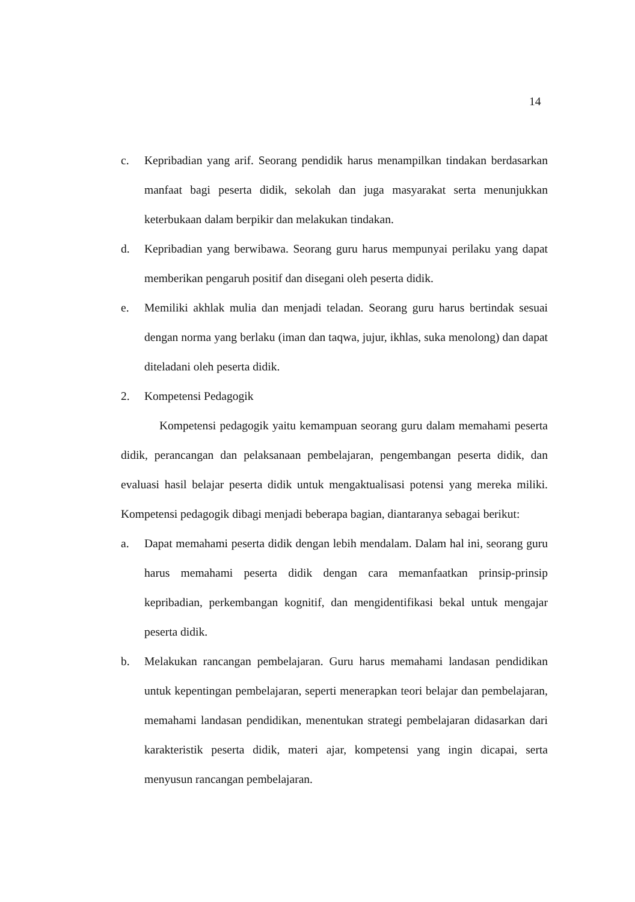14
c. Kepribadian yang arif. Seorang pendidik harus menampilkan tindakan berdasarkan manfaat bagi peserta didik, sekolah dan juga masyarakat serta menunjukkan keterbukaan dalam berpikir dan melakukan tindakan.
d. Kepribadian yang berwibawa. Seorang guru harus mempunyai perilaku yang dapat memberikan pengaruh positif dan disegani oleh peserta didik.
e. Memiliki akhlak mulia dan menjadi teladan. Seorang guru harus bertindak sesuai dengan norma yang berlaku (iman dan taqwa, jujur, ikhlas, suka menolong) dan dapat diteladani oleh peserta didik.
2. Kompetensi Pedagogik
Kompetensi pedagogik yaitu kemampuan seorang guru dalam memahami peserta didik, perancangan dan pelaksanaan pembelajaran, pengembangan peserta didik, dan evaluasi hasil belajar peserta didik untuk mengaktualisasi potensi yang mereka miliki. Kompetensi pedagogik dibagi menjadi beberapa bagian, diantaranya sebagai berikut:
a. Dapat memahami peserta didik dengan lebih mendalam. Dalam hal ini, seorang guru harus memahami peserta didik dengan cara memanfaatkan prinsip-prinsip kepribadian, perkembangan kognitif, dan mengidentifikasi bekal untuk mengajar peserta didik.
b. Melakukan rancangan pembelajaran. Guru harus memahami landasan pendidikan untuk kepentingan pembelajaran, seperti menerapkan teori belajar dan pembelajaran, memahami landasan pendidikan, menentukan strategi pembelajaran didasarkan dari karakteristik peserta didik, materi ajar, kompetensi yang ingin dicapai, serta menyusun rancangan pembelajaran.